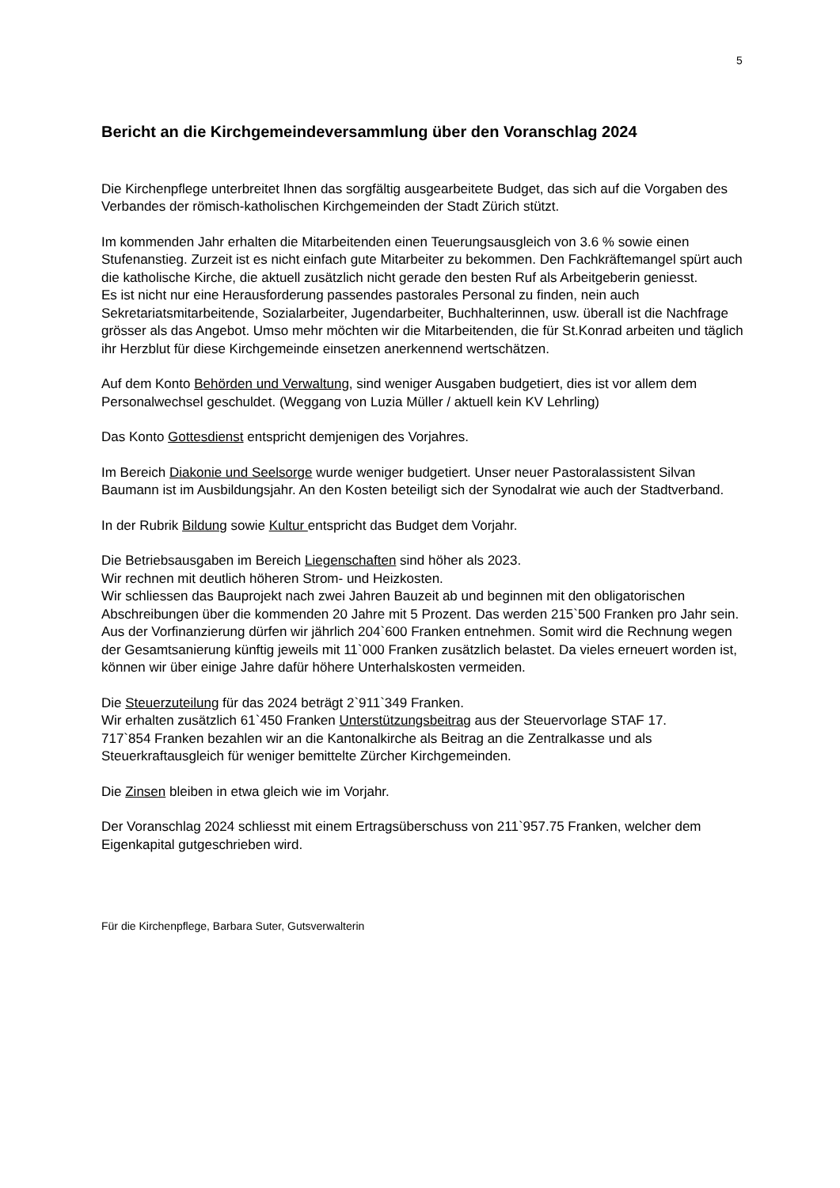5
Bericht an die Kirchgemeindeversammlung über den Voranschlag 2024
Die Kirchenpflege unterbreitet Ihnen das sorgfältig ausgearbeitete Budget, das sich auf die Vorgaben des Verbandes der römisch-katholischen Kirchgemeinden der Stadt Zürich stützt.
Im kommenden Jahr erhalten die Mitarbeitenden einen Teuerungsausgleich von 3.6 % sowie einen Stufenanstieg. Zurzeit ist es nicht einfach gute Mitarbeiter zu bekommen. Den Fachkräftemangel spürt auch die katholische Kirche, die aktuell zusätzlich nicht gerade den besten Ruf als Arbeitgeberin geniesst.
Es ist nicht nur eine Herausforderung passendes pastorales Personal zu finden, nein auch Sekretariatsmitarbeitende, Sozialarbeiter, Jugendarbeiter, Buchhalterinnen, usw. überall ist die Nachfrage grösser als das Angebot. Umso mehr möchten wir die Mitarbeitenden, die für St.Konrad arbeiten und täglich ihr Herzblut für diese Kirchgemeinde einsetzen anerkennend wertschätzen.
Auf dem Konto Behörden und Verwaltung, sind weniger Ausgaben budgetiert, dies ist vor allem dem Personalwechsel geschuldet. (Weggang von Luzia Müller / aktuell kein KV Lehrling)
Das Konto Gottesdienst entspricht demjenigen des Vorjahres.
Im Bereich Diakonie und Seelsorge wurde weniger budgetiert. Unser neuer Pastoralassistent Silvan Baumann ist im Ausbildungsjahr. An den Kosten beteiligt sich der Synodalrat wie auch der Stadtverband.
In der Rubrik Bildung sowie Kultur entspricht das Budget dem Vorjahr.
Die Betriebsausgaben im Bereich Liegenschaften sind höher als 2023.
Wir rechnen mit deutlich höheren Strom- und Heizkosten.
Wir schliessen das Bauprojekt nach zwei Jahren Bauzeit ab und beginnen mit den obligatorischen Abschreibungen über die kommenden 20 Jahre mit 5 Prozent. Das werden 215`500 Franken pro Jahr sein. Aus der Vorfinanzierung dürfen wir jährlich 204`600 Franken entnehmen. Somit wird die Rechnung wegen der Gesamtsanierung künftig jeweils mit 11`000 Franken zusätzlich belastet. Da vieles erneuert worden ist, können wir über einige Jahre dafür höhere Unterhalskosten vermeiden.
Die Steuerzuteilung für das 2024 beträgt 2`911`349 Franken.
Wir erhalten zusätzlich 61`450 Franken Unterstützungsbeitrag aus der Steuervorlage STAF 17.
717`854 Franken bezahlen wir an die Kantonalkirche als Beitrag an die Zentralkasse und als Steuerkraftausgleich für weniger bemittelte Zürcher Kirchgemeinden.
Die Zinsen bleiben in etwa gleich wie im Vorjahr.
Der Voranschlag 2024 schliesst mit einem Ertragsüberschuss von 211`957.75 Franken, welcher dem Eigenkapital gutgeschrieben wird.
Für die Kirchenpflege, Barbara Suter, Gutsverwalterin